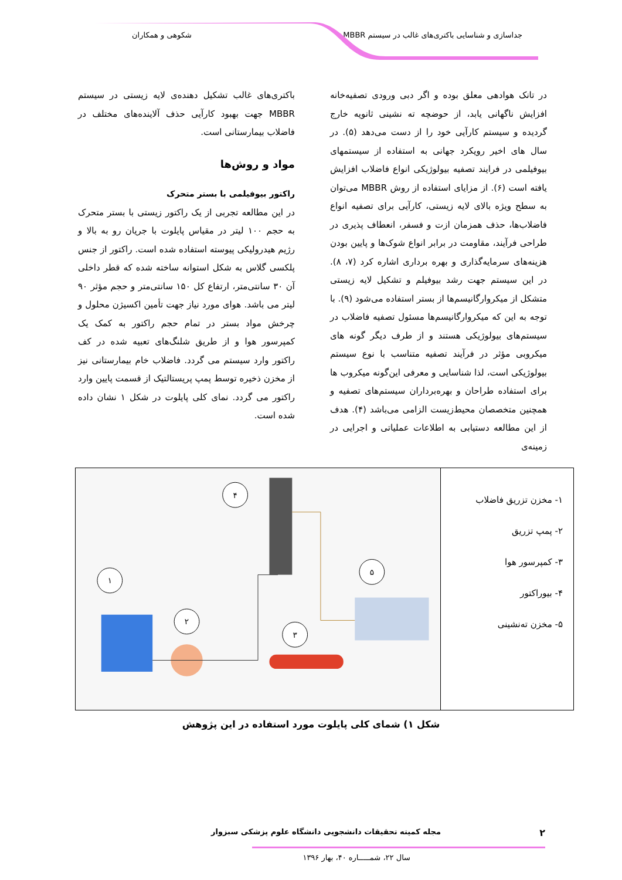جداسازی و شناسایی باکتری‌های غالب در سیستم MBBR شکوهی و همکاران
در تانک هوادهی معلق بوده و اگر دبی ورودی تصفیه‌خانه افزایش ناگهانی یابد، از حوضچه ته نشینی ثانویه خارج گردیده و سیستم کارآیی خود را از دست می‌دهد (۵). در سال های اخیر رویکرد جهانی به استفاده از سیستمهای بیوفیلمی در فرایند تصفیه بیولوژیکی انواع فاضلاب افزایش یافته است (۶). از مزایای استفاده از روش MBBR می‌توان به سطح ویژه بالای لایه زیستی، کارآیی برای تصفیه انواع فاضلاب‌ها، حذف همزمان ازت و فسفر، انعطاف پذیری در طراحی فرآیند، مقاومت در برابر انواع شوک‌ها و پایین بودن هزینه‌های سرمایه‌گذاری و بهره برداری اشاره کرد (۷، ۸). در این سیستم جهت رشد بیوفیلم و تشکیل لایه زیستی متشکل از میکروارگانیسم‌ها از بستر استفاده می‌شود (۹). با توجه به این که میکروارگانیسم‌ها مسئول تصفیه فاضلاب در سیستم‌های بیولوژیکی هستند و از طرف دیگر گونه های میکروبی مؤثر در فرآیند تصفیه متناسب با نوع سیستم بیولوژیکی است، لذا شناسایی و معرفی این‌گونه میکروب ها برای استفاده طراحان و بهره‌برداران سیستم‌های تصفیه و همچنین متخصصان محیط‌زیست الزامی می‌باشد (۴). هدف از این مطالعه دستیابی به اطلاعات عملیاتی و اجرایی در زمینه‌ی
باکتری‌های غالب تشکیل دهنده‌ی لایه زیستی در سیستم MBBR جهت بهبود کارآیی حذف آلاینده‌های مختلف در فاضلاب بیمارستانی است.
مواد و روش‌ها
راکتور بیوفیلمی با بستر متحرک
در این مطالعه تجربی از یک راکتور زیستی با بستر متحرک به حجم ۱۰۰ لیتر در مقیاس پایلوت با جریان رو به بالا و رژیم هیدرولیکی پیوسته استفاده شده است. راکتور از جنس پلکسی گلاس به شکل استوانه ساخته شده که قطر داخلی آن ۳۰ سانتی‌متر، ارتفاع کل ۱۵۰ سانتی‌متر و حجم مؤثر ۹۰ لیتر می باشد. هوای مورد نیاز جهت تأمین اکسیژن محلول و چرخش مواد بستر در تمام حجم راکتور به کمک یک کمپرسور هوا و از طریق شلنگ‌های تعبیه شده در کف راکتور وارد سیستم می گردد. فاضلاب خام بیمارستانی نیز از مخزن ذخیره توسط پمپ پریستالتیک از قسمت پایین وارد راکتور می گردد. نمای کلی پایلوت در شکل ۱ نشان داده شده است.
۱- مخزن تزریق فاضلاب
۲- پمپ تزریق
۳- کمپرسور هوا
۴- بیوراکتور
۵- مخزن ته‌نشینی
۱
۲
۳
۴
۵
شکل ۱) شمای کلی پایلوت مورد استفاده در این پژوهش
۲ مجله کمیته تحقیقات دانشجویی دانشگاه علوم پزشکی سبزوار
سال ۲۲، شمـــــاره ۴۰، بهار ۱۳۹۶